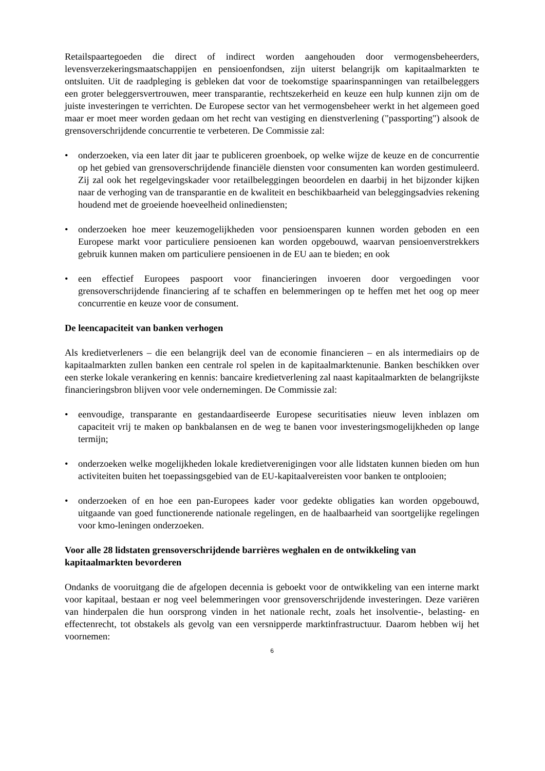Retailspaartegoeden die direct of indirect worden aangehouden door vermogensbeheerders, levensverzekeringsmaatschappijen en pensioenfondsen, zijn uiterst belangrijk om kapitaalmarkten te ontsluiten. Uit de raadpleging is gebleken dat voor de toekomstige spaarinspanningen van retailbeleggers een groter beleggersvertrouwen, meer transparantie, rechtszekerheid en keuze een hulp kunnen zijn om de juiste investeringen te verrichten. De Europese sector van het vermogensbeheer werkt in het algemeen goed maar er moet meer worden gedaan om het recht van vestiging en dienstverlening ("passporting") alsook de grensoverschrijdende concurrentie te verbeteren. De Commissie zal:
• onderzoeken, via een later dit jaar te publiceren groenboek, op welke wijze de keuze en de concurrentie op het gebied van grensoverschrijdende financiële diensten voor consumenten kan worden gestimuleerd. Zij zal ook het regelgevingskader voor retailbeleggingen beoordelen en daarbij in het bijzonder kijken naar de verhoging van de transparantie en de kwaliteit en beschikbaarheid van beleggingsadvies rekening houdend met de groeiende hoeveelheid onlinediensten;
• onderzoeken hoe meer keuzemogelijkheden voor pensioensparen kunnen worden geboden en een Europese markt voor particuliere pensioenen kan worden opgebouwd, waarvan pensioenverstrekkers gebruik kunnen maken om particuliere pensioenen in de EU aan te bieden; en ook
• een effectief Europees paspoort voor financieringen invoeren door vergoedingen voor grensoverschrijdende financiering af te schaffen en belemmeringen op te heffen met het oog op meer concurrentie en keuze voor de consument.
De leencapaciteit van banken verhogen
Als kredietverleners – die een belangrijk deel van de economie financieren – en als intermediairs op de kapitaalmarkten zullen banken een centrale rol spelen in de kapitaalmarktenunie. Banken beschikken over een sterke lokale verankering en kennis: bancaire kredietverlening zal naast kapitaalmarkten de belangrijkste financieringsbron blijven voor vele ondernemingen. De Commissie zal:
• eenvoudige, transparante en gestandaardiseerde Europese securitisaties nieuw leven inblazen om capaciteit vrij te maken op bankbalansen en de weg te banen voor investeringsmogelijkheden op lange termijn;
• onderzoeken welke mogelijkheden lokale kredietverenigingen voor alle lidstaten kunnen bieden om hun activiteiten buiten het toepassingsgebied van de EU-kapitaalvereisten voor banken te ontplooien;
• onderzoeken of en hoe een pan-Europees kader voor gedekte obligaties kan worden opgebouwd, uitgaande van goed functionerende nationale regelingen, en de haalbaarheid van soortgelijke regelingen voor kmo-leningen onderzoeken.
Voor alle 28 lidstaten grensoverschrijdende barrières weghalen en de ontwikkeling van kapitaalmarkten bevorderen
Ondanks de vooruitgang die de afgelopen decennia is geboekt voor de ontwikkeling van een interne markt voor kapitaal, bestaan er nog veel belemmeringen voor grensoverschrijdende investeringen. Deze variëren van hinderpalen die hun oorsprong vinden in het nationale recht, zoals het insolventie-, belasting- en effectenrecht, tot obstakels als gevolg van een versnipperde marktinfrastructuur. Daarom hebben wij het voornemen:
6